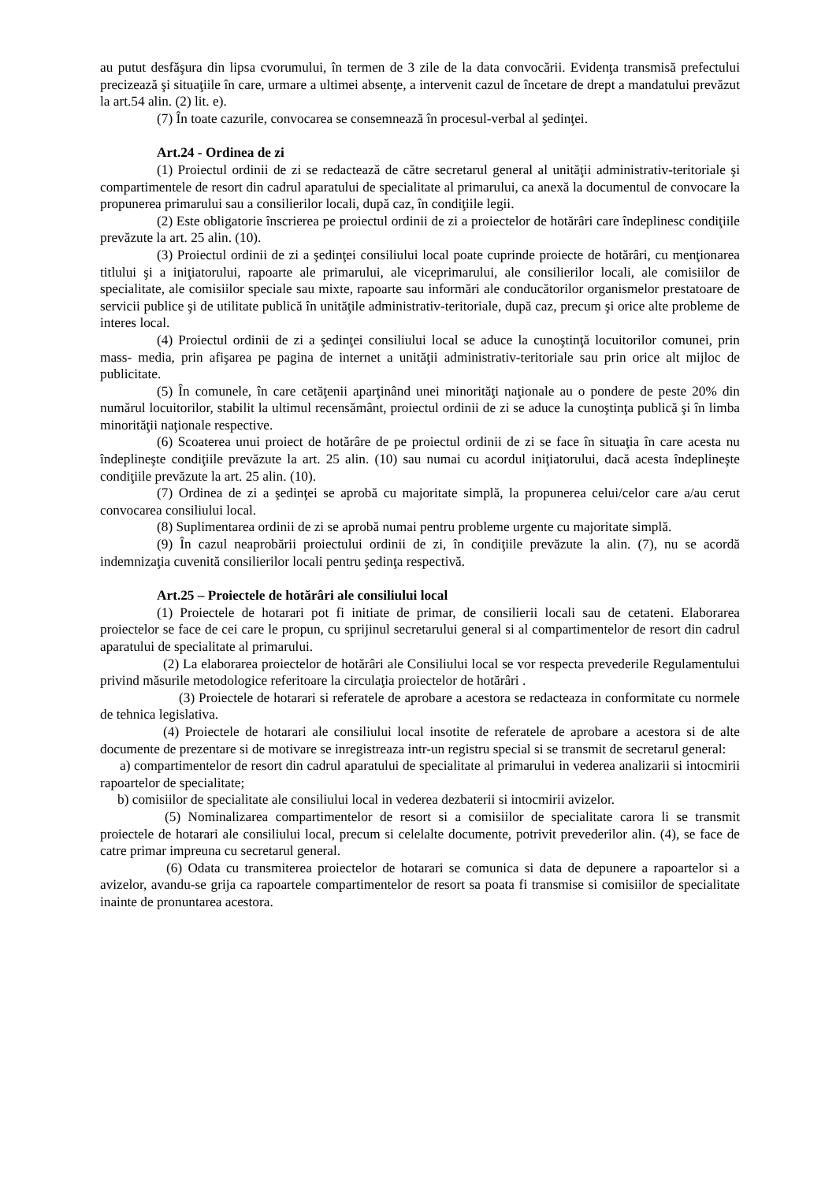au putut desfăşura din lipsa cvorumului, în termen de 3 zile de la data convocării. Evidenţa transmisă prefectului precizează şi situaţiile în care, urmare a ultimei absenţe, a intervenit cazul de încetare de drept a mandatului prevăzut la art.54 alin. (2) lit. e).
(7) În toate cazurile, convocarea se consemnează în procesul-verbal al şedinţei.
Art.24 - Ordinea de zi
(1) Proiectul ordinii de zi se redactează de către secretarul general al unităţii administrativ-teritoriale şi compartimentele de resort din cadrul aparatului de specialitate al primarului, ca anexă la documentul de convocare la propunerea primarului sau a consilierilor locali, după caz, în condiţiile legii.
(2) Este obligatorie înscrierea pe proiectul ordinii de zi a proiectelor de hotărâri care îndeplinesc condiţiile prevăzute la art. 25 alin. (10).
(3) Proiectul ordinii de zi a şedinţei consiliului local poate cuprinde proiecte de hotărâri, cu menţionarea titlului şi a iniţiatorului, rapoarte ale primarului, ale viceprimarului, ale consilierilor locali, ale comisiilor de specialitate, ale comisiilor speciale sau mixte, rapoarte sau informări ale conducătorilor organismelor prestatoare de servicii publice şi de utilitate publică în unităţile administrativ-teritoriale, după caz, precum şi orice alte probleme de interes local.
(4) Proiectul ordinii de zi a şedinţei consiliului local se aduce la cunoştinţă locuitorilor comunei, prin mass- media, prin afişarea pe pagina de internet a unităţii administrativ-teritoriale sau prin orice alt mijloc de publicitate.
(5) În comunele, în care cetăţenii aparţinând unei minorităţi naţionale au o pondere de peste 20% din numărul locuitorilor, stabilit la ultimul recensământ, proiectul ordinii de zi se aduce la cunoştinţa publică şi în limba minorităţii naţionale respective.
(6) Scoaterea unui proiect de hotărâre de pe proiectul ordinii de zi se face în situaţia în care acesta nu îndeplineşte condiţiile prevăzute la art. 25 alin. (10) sau numai cu acordul iniţiatorului, dacă acesta îndeplineşte condiţiile prevăzute la art. 25 alin. (10).
(7) Ordinea de zi a şedinţei se aprobă cu majoritate simplă, la propunerea celui/celor care a/au cerut convocarea consiliului local.
(8) Suplimentarea ordinii de zi se aprobă numai pentru probleme urgente cu majoritate simplă.
(9) În cazul neaprobării proiectului ordinii de zi, în condiţiile prevăzute la alin. (7), nu se acordă indemnizaţia cuvenită consilierilor locali pentru şedinţa respectivă.
Art.25 – Proiectele de hotărâri ale consiliului local
(1) Proiectele de hotarari pot fi initiate de primar, de consilierii locali sau de cetateni. Elaborarea proiectelor se face de cei care le propun, cu sprijinul secretarului general si al compartimentelor de resort din cadrul aparatului de specialitate al primarului.
(2) La elaborarea proiectelor de hotărâri ale Consiliului local se vor respecta prevederile Regulamentului privind măsurile metodologice referitoare la circulaţia proiectelor de hotărâri .
(3) Proiectele de hotarari si referatele de aprobare a acestora se redacteaza in conformitate cu normele de tehnica legislativa.
(4) Proiectele de hotarari ale consiliului local insotite de referatele de aprobare a acestora si de alte documente de prezentare si de motivare se inregistreaza intr-un registru special si se transmit de secretarul general:
a) compartimentelor de resort din cadrul aparatului de specialitate al primarului in vederea analizarii si intocmirii rapoartelor de specialitate;
b) comisiilor de specialitate ale consiliului local in vederea dezbaterii si intocmirii avizelor.
(5) Nominalizarea compartimentelor de resort si a comisiilor de specialitate carora li se transmit proiectele de hotarari ale consiliului local, precum si celelalte documente, potrivit prevederilor alin. (4), se face de catre primar impreuna cu secretarul general.
(6) Odata cu transmiterea proiectelor de hotarari se comunica si data de depunere a rapoartelor si a avizelor, avandu-se grija ca rapoartele compartimentelor de resort sa poata fi transmise si comisiilor de specialitate inainte de pronuntarea acestora.